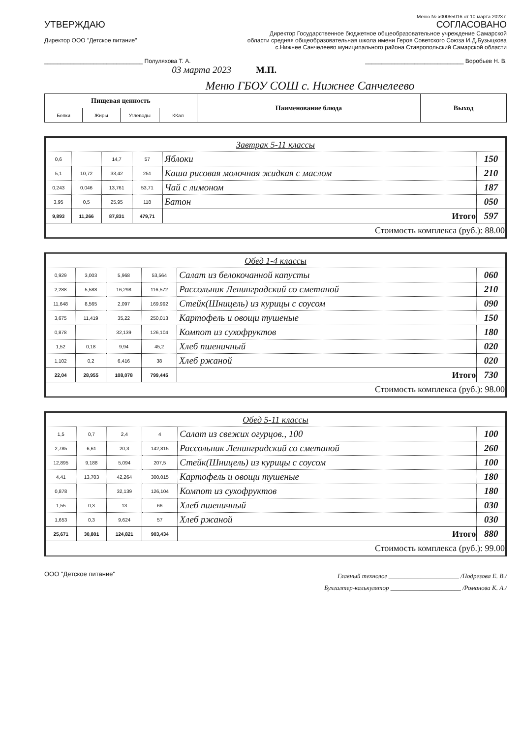Меню № x00055016 от 10 марта 2023 г.
УТВЕРЖДАЮ
Директор ООО "Детское питание"
______________________________ Полуляхова Т. А.
03 марта 2023
СОГЛАСОВАНО
Директор Государственное бюджетное общеобразовательное учреждение Самарской области средняя общеобразовательная школа имени Героя Советского Союза И.Д.Бузыцкова с.Нижнее Санчелеево муниципального района Ставропольский Самарской области
______________________________ Воробьев Н. В.
М.П.
Меню ГБОУ СОШ с. Нижнее Санчелеево
| Пищевая ценность | | | | Наименование блюда | Выход |
| --- | --- | --- | --- | --- | --- |
| Белки | Жиры | Углеводы | ККал | | |
| Завтрак 5-11 классы | | | | | |
| 0,6 | | 14,7 | 57 | Яблоки | 150 |
| 5,1 | 10,72 | 33,42 | 251 | Каша рисовая молочная жидкая с маслом | 210 |
| 0,243 | 0,046 | 13,761 | 53,71 | Чай с лимоном | 187 |
| 3,95 | 0,5 | 25,95 | 118 | Батон | 050 |
| 9,893 | 11,266 | 87,831 | 479,71 | Итого | 597 |
| Стоимость комплекса (руб.): 88.00 | | | | | |
| Обед 1-4 классы | | | | | |
| 0,929 | 3,003 | 5,968 | 53,564 | Салат из белокочанной капусты | 060 |
| 2,288 | 5,588 | 16,298 | 116,572 | Рассольник Ленинградский со сметаной | 210 |
| 11,648 | 8,565 | 2,097 | 169,992 | Стейк(Шницель) из курицы с соусом | 090 |
| 3,675 | 11,419 | 35,22 | 250,013 | Картофель и овощи тушеные | 150 |
| 0,878 | | 32,139 | 126,104 | Компот из сухофруктов | 180 |
| 1,52 | 0,18 | 9,94 | 45,2 | Хлеб пшеничный | 020 |
| 1,102 | 0,2 | 6,416 | 38 | Хлеб ржаной | 020 |
| 22,04 | 28,955 | 108,078 | 799,445 | Итого | 730 |
| Стоимость комплекса (руб.): 98.00 | | | | | |
| Обед 5-11 классы | | | | | |
| 1,5 | 0,7 | 2,4 | 4 | Салат из свежих огурцов., 100 | 100 |
| 2,785 | 6,61 | 20,3 | 142,815 | Рассольник Ленинградский со сметаной | 260 |
| 12,895 | 9,188 | 5,094 | 207,5 | Стейк(Шницель) из курицы с соусом | 100 |
| 4,41 | 13,703 | 42,264 | 300,015 | Картофель и овощи тушеные | 180 |
| 0,878 | | 32,139 | 126,104 | Компот из сухофруктов | 180 |
| 1,55 | 0,3 | 13 | 66 | Хлеб пшеничный | 030 |
| 1,653 | 0,3 | 9,624 | 57 | Хлеб ржаной | 030 |
| 25,671 | 30,801 | 124,821 | 903,434 | Итого | 880 |
| Стоимость комплекса (руб.): 99.00 | | | | | |
ООО "Детское питание"
Главный технолог ______________________ /Подрезова Е. В./
Бухгалтер-калькулятор ______________________ /Романова К. А./